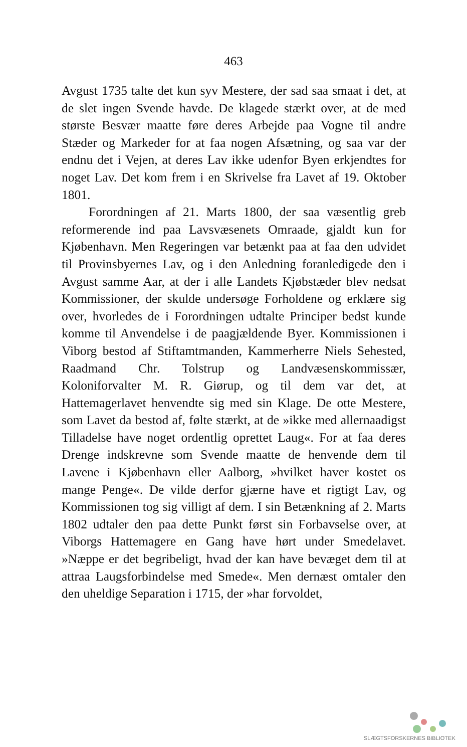463
Avgust 1735 talte det kun syv Mestere, der sad saa smaat i det, at de slet ingen Svende havde. De klagede stærkt over, at de med største Besvær maatte føre deres Arbejde paa Vogne til andre Stæder og Markeder for at faa nogen Afsætning, og saa var der endnu det i Vejen, at deres Lav ikke udenfor Byen erkjendtes for noget Lav. Det kom frem i en Skrivelse fra Lavet af 19. Oktober 1801.
Forordningen af 21. Marts 1800, der saa væsentlig greb reformerende ind paa Lavsvæsenets Omraade, gjaldt kun for Kjøbenhavn. Men Regeringen var betænkt paa at faa den udvidet til Provinsbyernes Lav, og i den Anledning foranledigede den i Avgust samme Aar, at der i alle Landets Kjøbstæder blev nedsat Kommissioner, der skulde undersøge Forholdene og erklære sig over, hvorledes de i Forordningen udtalte Principer bedst kunde komme til Anvendelse i de paagjældende Byer. Kommissionen i Viborg bestod af Stiftamtmanden, Kammerherre Niels Sehested, Raadmand Chr. Tolstrup og Landvæsenskommissær, Koloniforvalter M. R. Giørup, og til dem var det, at Hattemagerlavet henvendte sig med sin Klage. De otte Mestere, som Lavet da bestod af, følte stærkt, at de »ikke med allernaadigst Tilladelse have noget ordentlig oprettet Laug«. For at faa deres Drenge indskrevne som Svende maatte de henvende dem til Lavene i Kjøbenhavn eller Aalborg, »hvilket haver kostet os mange Penge«. De vilde derfor gjærne have et rigtigt Lav, og Kommissionen tog sig villigt af dem. I sin Betænkning af 2. Marts 1802 udtaler den paa dette Punkt først sin Forbavselse over, at Viborgs Hattemagere en Gang have hørt under Smedelavet. »Næppe er det begribeligt, hvad der kan have bevæget dem til at attraa Laugsforbindelse med Smede«. Men dernæst omtaler den den uheldige Separation i 1715, der »har forvoldet,
SLÆGTSFORSKERNES BIBLIOTEK